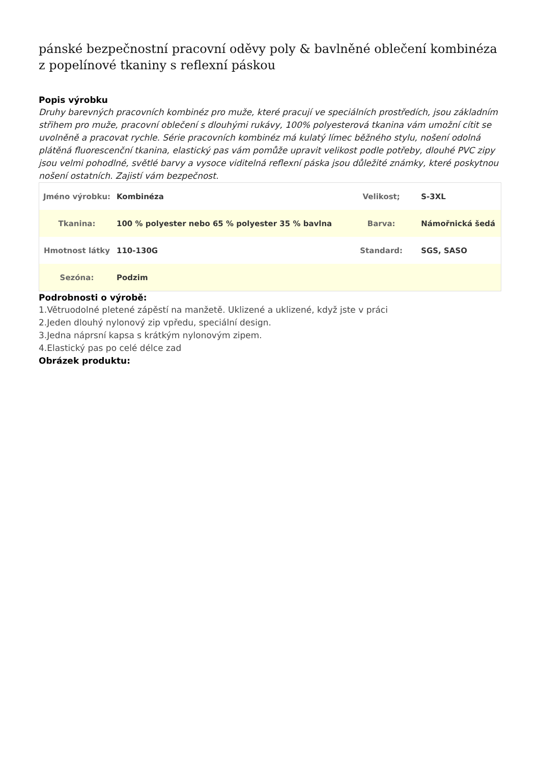pánské bezpečnostní pracovní oděvy poly & bavlněné oblečení kombinéza z popelínové tkaniny s reflexní páskou
Popis výrobku
Druhy barevných pracovních kombinéz pro muže, které pracují ve speciálních prostředích, jsou základním střihem pro muže, pracovní oblečení s dlouhými rukávy, 100% polyesterová tkanina vám umožní cítit se uvolněně a pracovat rychle. Série pracovních kombinéz má kulatý límec běžného stylu, nošení odolná plátěná fluorescenční tkanina, elastický pas vám pomůže upravit velikost podle potřeby, dlouhé PVC zipy jsou velmi pohodlné, světlé barvy a vysoce viditelná reflexní páska jsou důležité známky, které poskytnou nošení ostatních. Zajistí vám bezpečnost.
| Jméno výrobku: | Kombinéza | Velikost; | S-3XL |
| Tkanina: | 100 % polyester nebo 65 % polyester 35 % bavlna | Barva: | Námořnická šedá |
| Hmotnost látky | 110-130G | Standard: | SGS, SASO |
| Sezóna: | Podzim | | |
Podrobnosti o výrobě:
1.Větruodolné pletené zápěstí na manžetě. Uklizené a uklizené, když jste v práci
2.Jeden dlouhý nylonový zip vpředu, speciální design.
3.Jedna náprsní kapsa s krátkým nylonovým zipem.
4.Elastický pas po celé délce zad
Obrázek produktu: